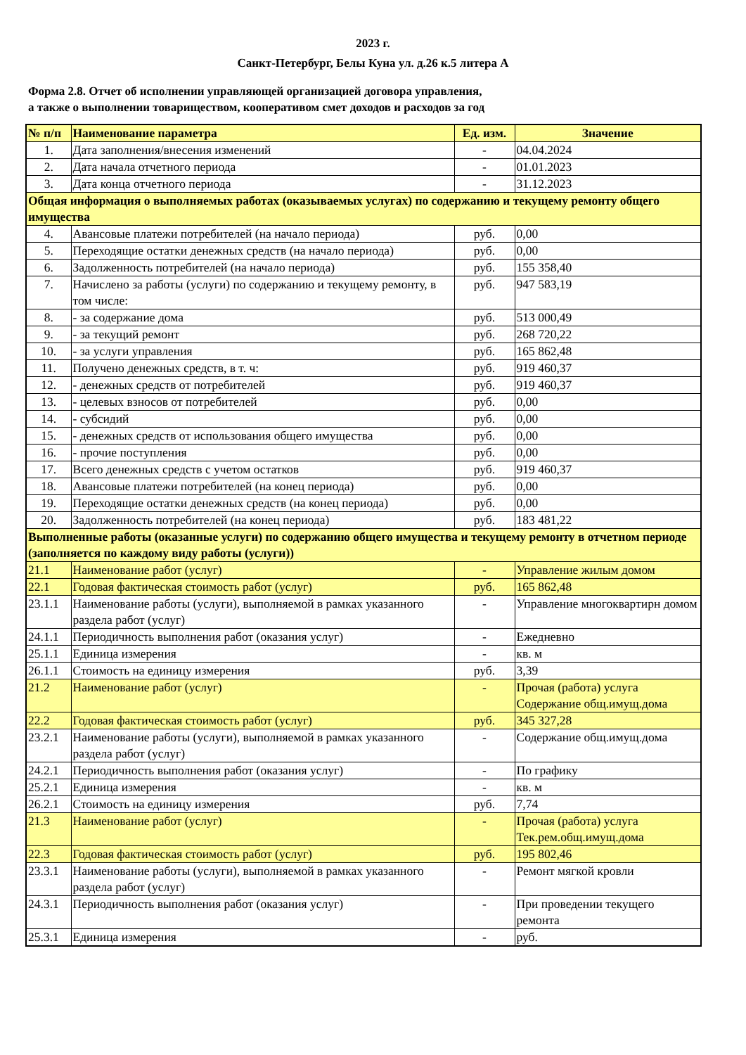2023 г.
Санкт-Петербург, Белы Куна ул. д.26 к.5 литера А
Форма 2.8. Отчет об исполнении управляющей организацией договора управления,
а также о выполнении товариществом, кооперативом смет доходов и расходов за год
| № п/п | Наименование параметра | Ед. изм. | Значение |
| --- | --- | --- | --- |
| 1. | Дата заполнения/внесения изменений | - | 04.04.2024 |
| 2. | Дата начала отчетного периода | - | 01.01.2023 |
| 3. | Дата конца отчетного периода | - | 31.12.2023 |
| Общая информация о выполняемых работах (оказываемых услугах) по содержанию и текущему ремонту общего имущества | | | |
| 4. | Авансовые платежи потребителей (на начало периода) | руб. | 0,00 |
| 5. | Переходящие остатки денежных средств (на начало периода) | руб. | 0,00 |
| 6. | Задолженность потребителей (на начало периода) | руб. | 155 358,40 |
| 7. | Начислено за работы (услуги) по содержанию и текущему ремонту, в том числе: | руб. | 947 583,19 |
| 8. | - за содержание дома | руб. | 513 000,49 |
| 9. | - за текущий ремонт | руб. | 268 720,22 |
| 10. | - за услуги управления | руб. | 165 862,48 |
| 11. | Получено денежных средств, в т. ч: | руб. | 919 460,37 |
| 12. | - денежных средств от потребителей | руб. | 919 460,37 |
| 13. | - целевых взносов от потребителей | руб. | 0,00 |
| 14. | - субсидий | руб. | 0,00 |
| 15. | - денежных средств от использования общего имущества | руб. | 0,00 |
| 16. | - прочие поступления | руб. | 0,00 |
| 17. | Всего денежных средств с учетом остатков | руб. | 919 460,37 |
| 18. | Авансовые платежи потребителей (на конец периода) | руб. | 0,00 |
| 19. | Переходящие остатки денежных средств (на конец периода) | руб. | 0,00 |
| 20. | Задолженность потребителей (на конец периода) | руб. | 183 481,22 |
| Выполненные работы (оказанные услуги) по содержанию общего имущества и текущему ремонту в отчетном периоде (заполняется по каждому виду работы (услуги)) | | | |
| 21.1 | Наименование работ (услуг) | - | Управление жилым домом |
| 22.1 | Годовая фактическая стоимость работ (услуг) | руб. | 165 862,48 |
| 23.1.1 | Наименование работы (услуги), выполняемой в рамках указанного раздела работ (услуг) | - | Управление многоквартирн домом |
| 24.1.1 | Периодичность выполнения работ (оказания услуг) | - | Ежедневно |
| 25.1.1 | Единица измерения | - | кв. м |
| 26.1.1 | Стоимость на единицу измерения | руб. | 3,39 |
| 21.2 | Наименование работ (услуг) | - | Прочая (работа) услуга Содержание общ.имущ.дома |
| 22.2 | Годовая фактическая стоимость работ (услуг) | руб. | 345 327,28 |
| 23.2.1 | Наименование работы (услуги), выполняемой в рамках указанного раздела работ (услуг) | - | Содержание общ.имущ.дома |
| 24.2.1 | Периодичность выполнения работ (оказания услуг) | - | По графику |
| 25.2.1 | Единица измерения | - | кв. м |
| 26.2.1 | Стоимость на единицу измерения | руб. | 7,74 |
| 21.3 | Наименование работ (услуг) | - | Прочая (работа) услуга Тек.рем.общ.имущ.дома |
| 22.3 | Годовая фактическая стоимость работ (услуг) | руб. | 195 802,46 |
| 23.3.1 | Наименование работы (услуги), выполняемой в рамках указанного раздела работ (услуг) | - | Ремонт мягкой кровли |
| 24.3.1 | Периодичность выполнения работ (оказания услуг) | - | При проведении текущего ремонта |
| 25.3.1 | Единица измерения | - | руб. |